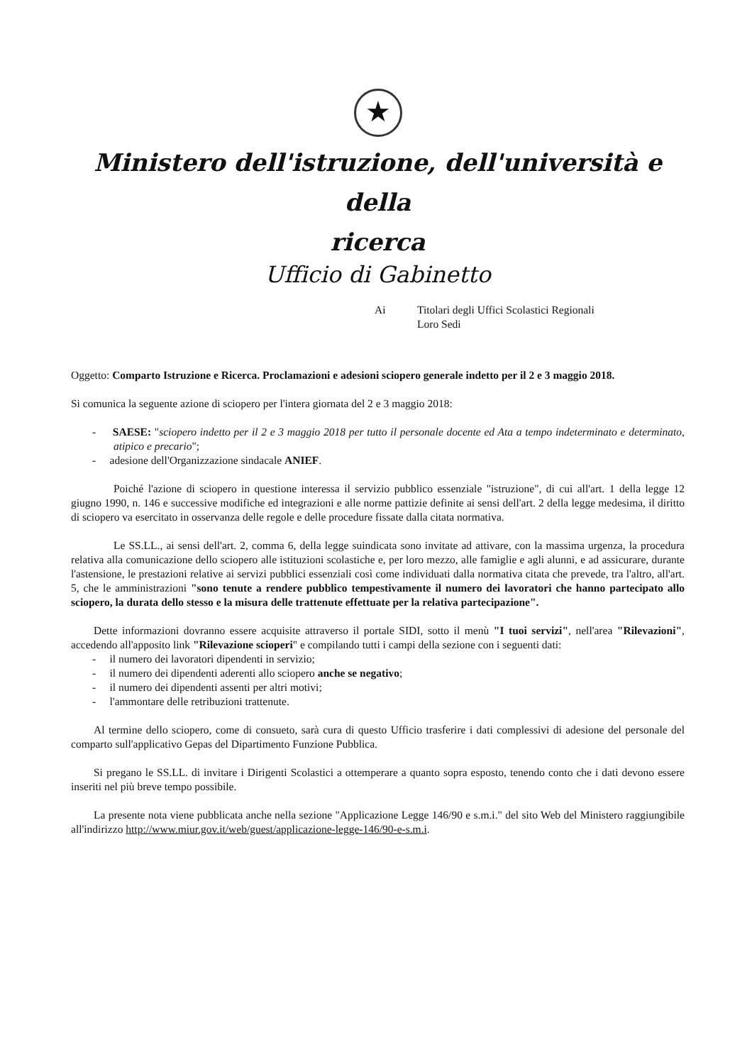★
Ministero dell'istruzione, dell'università e della
ricerca
Ufficio di Gabinetto
Ai Titolari degli Uffici Scolastici Regionali
Loro Sedi
Oggetto: Comparto Istruzione e Ricerca. Proclamazioni e adesioni sciopero generale indetto per il 2 e 3 maggio 2018.
Si comunica la seguente azione di sciopero per l'intera giornata del 2 e 3 maggio 2018:
- SAESE: "sciopero indetto per il 2 e 3 maggio 2018 per tutto il personale docente ed Ata a tempo indeterminato e determinato, atipico e precario";
- adesione dell'Organizzazione sindacale ANIEF.
Poiché l'azione di sciopero in questione interessa il servizio pubblico essenziale "istruzione", di cui all'art. 1 della legge 12 giugno 1990, n. 146 e successive modifiche ed integrazioni e alle norme pattizie definite ai sensi dell'art. 2 della legge medesima, il diritto di sciopero va esercitato in osservanza delle regole e delle procedure fissate dalla citata normativa.
Le SS.LL., ai sensi dell'art. 2, comma 6, della legge suindicata sono invitate ad attivare, con la massima urgenza, la procedura relativa alla comunicazione dello sciopero alle istituzioni scolastiche e, per loro mezzo, alle famiglie e agli alunni, e ad assicurare, durante l'astensione, le prestazioni relative ai servizi pubblici essenziali così come individuati dalla normativa citata che prevede, tra l'altro, all'art. 5, che le amministrazioni "sono tenute a rendere pubblico tempestivamente il numero dei lavoratori che hanno partecipato allo sciopero, la durata dello stesso e la misura delle trattenute effettuate per la relativa partecipazione".
Dette informazioni dovranno essere acquisite attraverso il portale SIDI, sotto il menù "I tuoi servizi", nell'area "Rilevazioni", accedendo all'apposito link "Rilevazione scioperi" e compilando tutti i campi della sezione con i seguenti dati:
- il numero dei lavoratori dipendenti in servizio;
- il numero dei dipendenti aderenti allo sciopero anche se negativo;
- il numero dei dipendenti assenti per altri motivi;
- l'ammontare delle retribuzioni trattenute.
Al termine dello sciopero, come di consueto, sarà cura di questo Ufficio trasferire i dati complessivi di adesione del personale del comparto sull'applicativo Gepas del Dipartimento Funzione Pubblica.
Si pregano le SS.LL. di invitare i Dirigenti Scolastici a ottemperare a quanto sopra esposto, tenendo conto che i dati devono essere inseriti nel più breve tempo possibile.
La presente nota viene pubblicata anche nella sezione "Applicazione Legge 146/90 e s.m.i." del sito Web del Ministero raggiungibile all'indirizzo http://www.miur.gov.it/web/guest/applicazione-legge-146/90-e-s.m.i.